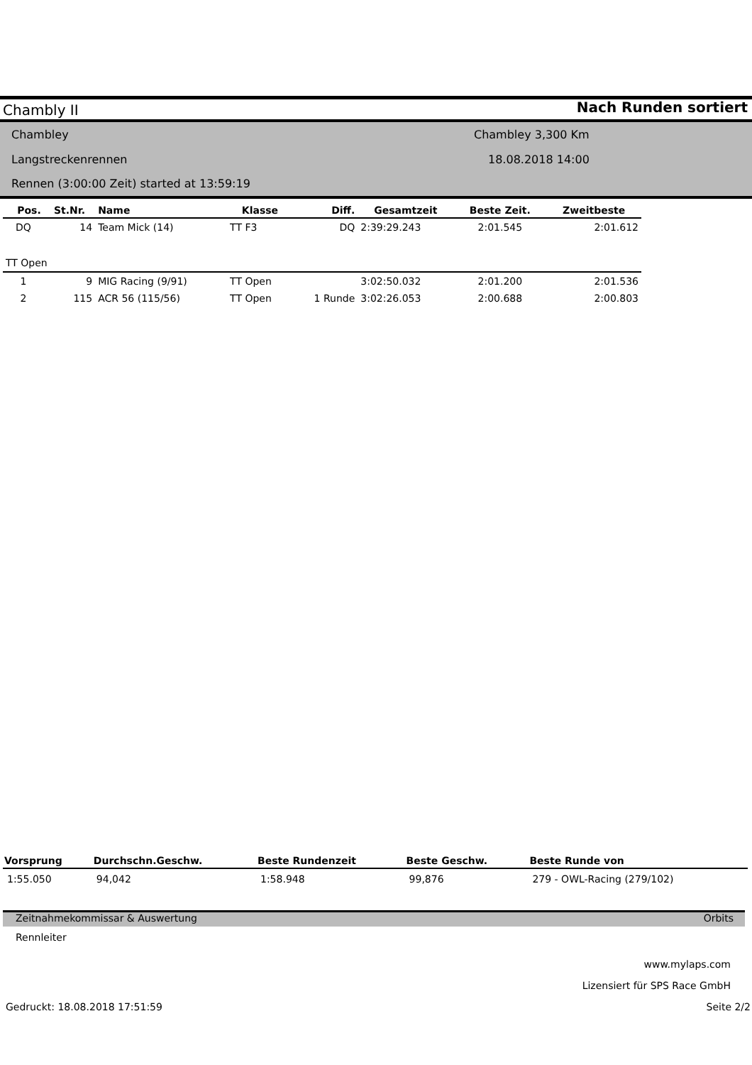Chambly II Nach Runden sortiert
Chambley Chambley 3,300 Km
Langstreckenrennen 18.08.2018 14:00
Rennen (3:00:00 Zeit) started at 13:59:19
| Pos. | St.Nr. | Name | Klasse | Diff. | Gesamtzeit | Beste Zeit. | Zweitbeste |
| --- | --- | --- | --- | --- | --- | --- | --- |
| DQ | 14 | Team Mick (14) | TT F3 | DQ | 2:39:29.243 | 2:01.545 | 2:01.612 |
| TT Open | | | | | | | |
| 1 | 9 | MIG Racing (9/91) | TT Open | | 3:02:50.032 | 2:01.200 | 2:01.536 |
| 2 | 115 | ACR 56 (115/56) | TT Open | 1 Runde | 3:02:26.053 | 2:00.688 | 2:00.803 |
| Vorsprung | Durchschn.Geschw. | Beste Rundenzeit | Beste Geschw. | Beste Runde von |
| --- | --- | --- | --- | --- |
| 1:55.050 | 94,042 | 1:58.948 | 99,876 | 279 - OWL-Racing (279/102) |
Zeitnahmekommissar & Auswertung
Orbits
Rennleiter
www.mylaps.com
Lizensiert für SPS Race GmbH
Gedruckt: 18.08.2018 17:51:59 Seite 2/2